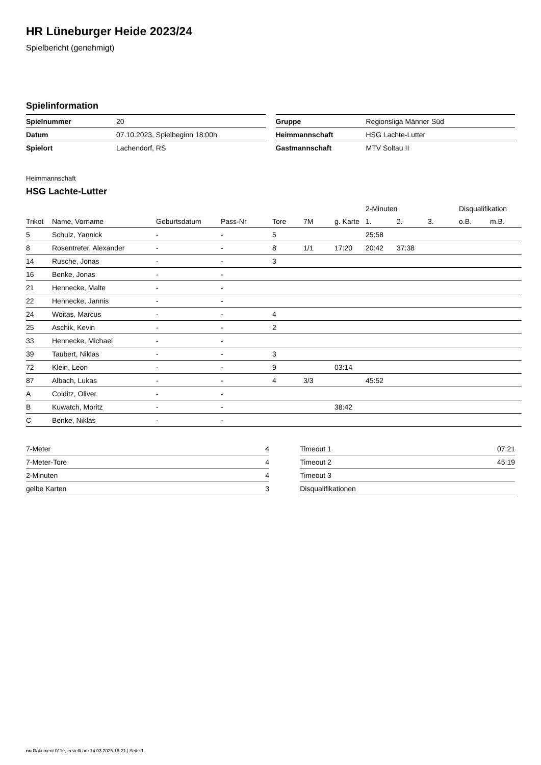HR Lüneburger Heide 2023/24
Spielbericht (genehmigt)
Spielinformation
| Spielnummer | 20 |
| Datum | 07.10.2023, Spielbeginn 18:00h |
| Spielort | Lachendorf, RS |
| Gruppe | Regionsliga Männer Süd |
| Heimmannschaft | HSG Lachte-Lutter |
| Gastmannschaft | MTV Soltau II |
Heimmannschaft
HSG Lachte-Lutter
| | | | | | | | 2-Minuten | | | Disqualifikation | |
| --- | --- | --- | --- | --- | --- | --- | --- | --- | --- | --- | --- |
| Trikot | Name, Vorname | Geburtsdatum | Pass-Nr | Tore | 7M | g. Karte | 1. | 2. | 3. | o.B. | m.B. |
| 5 | Schulz, Yannick | - | - | 5 | | | 25:58 | | | | |
| 8 | Rosentreter, Alexander | - | - | 8 | 1/1 | 17:20 | 20:42 | 37:38 | | | |
| 14 | Rusche, Jonas | - | - | 3 | | | | | | | |
| 16 | Benke, Jonas | - | - | | | | | | | | |
| 21 | Hennecke, Malte | - | - | | | | | | | | |
| 22 | Hennecke, Jannis | - | - | | | | | | | | |
| 24 | Woitas, Marcus | - | - | 4 | | | | | | | |
| 25 | Aschik, Kevin | - | - | 2 | | | | | | | |
| 33 | Hennecke, Michael | - | - | | | | | | | | |
| 39 | Taubert, Niklas | - | - | 3 | | | | | | | |
| 72 | Klein, Leon | - | - | 9 | | 03:14 | | | | | |
| 87 | Albach, Lukas | - | - | 4 | 3/3 | | 45:52 | | | | |
| A | Colditz, Oliver | - | - | | | | | | | | |
| B | Kuwatch, Moritz | - | - | | | 38:42 | | | | | |
| C | Benke, Niklas | - | - | | | | | | | | |
| 7-Meter | 4 |
| 7-Meter-Tore | 4 |
| 2-Minuten | 4 |
| gelbe Karten | 3 |
| Timeout 1 | 07:21 |
| Timeout 2 | 45:19 |
| Timeout 3 | |
| Disqualifikationen | |
nu.Dokument 011e, erstellt am 14.03.2025 16:21 | Seite 1